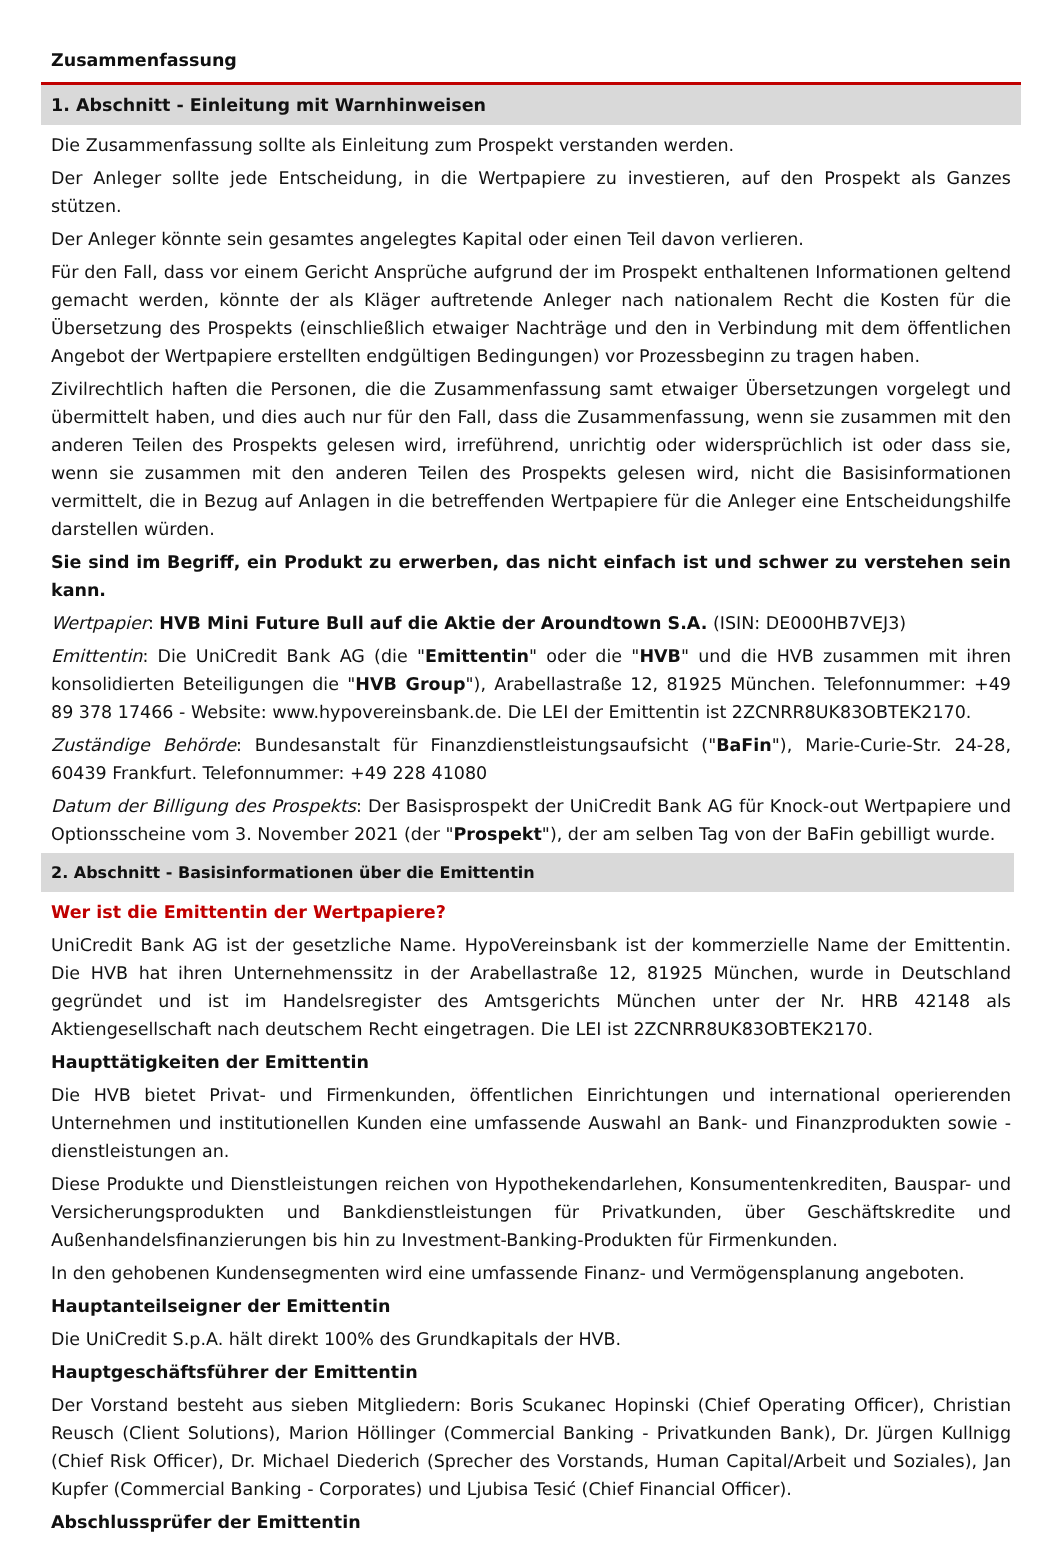Zusammenfassung
1. Abschnitt - Einleitung mit Warnhinweisen
Die Zusammenfassung sollte als Einleitung zum Prospekt verstanden werden.
Der Anleger sollte jede Entscheidung, in die Wertpapiere zu investieren, auf den Prospekt als Ganzes stützen.
Der Anleger könnte sein gesamtes angelegtes Kapital oder einen Teil davon verlieren.
Für den Fall, dass vor einem Gericht Ansprüche aufgrund der im Prospekt enthaltenen Informationen geltend gemacht werden, könnte der als Kläger auftretende Anleger nach nationalem Recht die Kosten für die Übersetzung des Prospekts (einschließlich etwaiger Nachträge und den in Verbindung mit dem öffentlichen Angebot der Wertpapiere erstellten endgültigen Bedingungen) vor Prozessbeginn zu tragen haben.
Zivilrechtlich haften die Personen, die die Zusammenfassung samt etwaiger Übersetzungen vorgelegt und übermittelt haben, und dies auch nur für den Fall, dass die Zusammenfassung, wenn sie zusammen mit den anderen Teilen des Prospekts gelesen wird, irreführend, unrichtig oder widersprüchlich ist oder dass sie, wenn sie zusammen mit den anderen Teilen des Prospekts gelesen wird, nicht die Basisinformationen vermittelt, die in Bezug auf Anlagen in die betreffenden Wertpapiere für die Anleger eine Entscheidungshilfe darstellen würden.
Sie sind im Begriff, ein Produkt zu erwerben, das nicht einfach ist und schwer zu verstehen sein kann.
Wertpapier: HVB Mini Future Bull auf die Aktie der Aroundtown S.A. (ISIN: DE000HB7VEJ3)
Emittentin: Die UniCredit Bank AG (die "Emittentin" oder die "HVB" und die HVB zusammen mit ihren konsolidierten Beteiligungen die "HVB Group"), Arabellastraße 12, 81925 München. Telefonnummer: +49 89 378 17466 - Website: www.hypovereinsbank.de. Die LEI der Emittentin ist 2ZCNRR8UK83OBTEK2170.
Zuständige Behörde: Bundesanstalt für Finanzdienstleistungsaufsicht ("BaFin"), Marie-Curie-Str. 24-28, 60439 Frankfurt. Telefonnummer: +49 228 41080
Datum der Billigung des Prospekts: Der Basisprospekt der UniCredit Bank AG für Knock-out Wertpapiere und Optionsscheine vom 3. November 2021 (der "Prospekt"), der am selben Tag von der BaFin gebilligt wurde.
2. Abschnitt - Basisinformationen über die Emittentin
Wer ist die Emittentin der Wertpapiere?
UniCredit Bank AG ist der gesetzliche Name. HypoVereinsbank ist der kommerzielle Name der Emittentin. Die HVB hat ihren Unternehmenssitz in der Arabellastraße 12, 81925 München, wurde in Deutschland gegründet und ist im Handelsregister des Amtsgerichts München unter der Nr. HRB 42148 als Aktiengesellschaft nach deutschem Recht eingetragen. Die LEI ist 2ZCNRR8UK83OBTEK2170.
Haupttätigkeiten der Emittentin
Die HVB bietet Privat- und Firmenkunden, öffentlichen Einrichtungen und international operierenden Unternehmen und institutionellen Kunden eine umfassende Auswahl an Bank- und Finanzprodukten sowie -dienstleistungen an.
Diese Produkte und Dienstleistungen reichen von Hypothekendarlehen, Konsumentenkrediten, Bauspar- und Versicherungsprodukten und Bankdienstleistungen für Privatkunden, über Geschäftskredite und Außenhandelsfinanzierungen bis hin zu Investment-Banking-Produkten für Firmenkunden.
In den gehobenen Kundensegmenten wird eine umfassende Finanz- und Vermögensplanung angeboten.
Hauptanteilseigner der Emittentin
Die UniCredit S.p.A. hält direkt 100% des Grundkapitals der HVB.
Hauptgeschäftsführer der Emittentin
Der Vorstand besteht aus sieben Mitgliedern: Boris Scukanec Hopinski (Chief Operating Officer), Christian Reusch (Client Solutions), Marion Höllinger (Commercial Banking - Privatkunden Bank), Dr. Jürgen Kullnigg (Chief Risk Officer), Dr. Michael Diederich (Sprecher des Vorstands, Human Capital/Arbeit und Soziales), Jan Kupfer (Commercial Banking - Corporates) und Ljubisa Tesić (Chief Financial Officer).
Abschlussprüfer der Emittentin